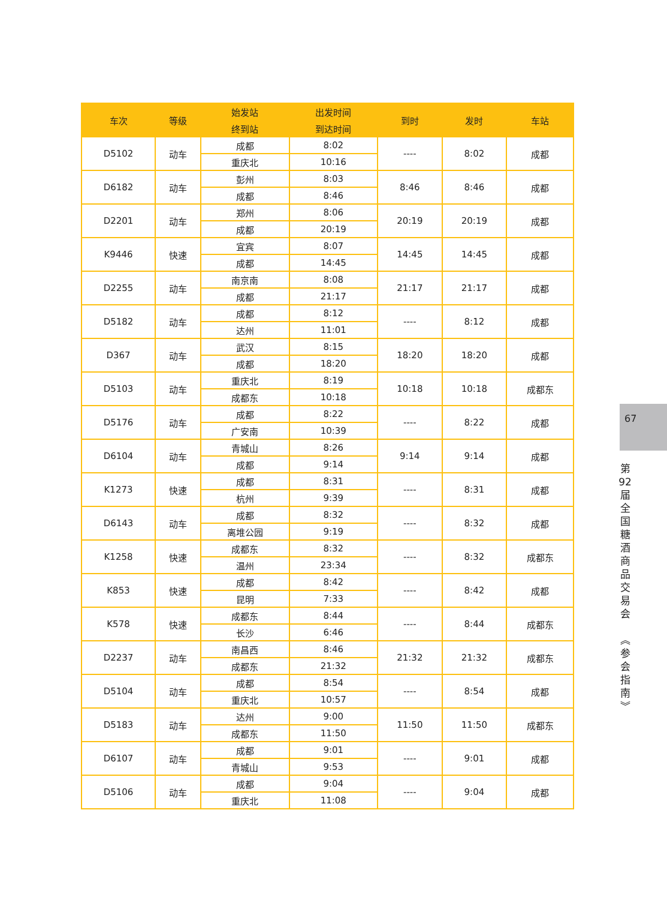| 车次 | 等级 | 始发站 | 出发时间 | 到时 | 发时 | 车站 |
| --- | --- | --- | --- | --- | --- | --- |
| | | 终到站 | 到达时间 | | | |
| D5102 | 动车 | 成都 | 8:02 | ---- | 8:02 | 成都 |
| | | 重庆北 | 10:16 | | | |
| D6182 | 动车 | 彭州 | 8:03 | 8:46 | 8:46 | 成都 |
| | | 成都 | 8:46 | | | |
| D2201 | 动车 | 郑州 | 8:06 | 20:19 | 20:19 | 成都 |
| | | 成都 | 20:19 | | | |
| K9446 | 快速 | 宜宾 | 8:07 | 14:45 | 14:45 | 成都 |
| | | 成都 | 14:45 | | | |
| D2255 | 动车 | 南京南 | 8:08 | 21:17 | 21:17 | 成都 |
| | | 成都 | 21:17 | | | |
| D5182 | 动车 | 成都 | 8:12 | ---- | 8:12 | 成都 |
| | | 达州 | 11:01 | | | |
| D367 | 动车 | 武汉 | 8:15 | 18:20 | 18:20 | 成都 |
| | | 成都 | 18:20 | | | |
| D5103 | 动车 | 重庆北 | 8:19 | 10:18 | 10:18 | 成都东 |
| | | 成都东 | 10:18 | | | |
| D5176 | 动车 | 成都 | 8:22 | ---- | 8:22 | 成都 |
| | | 广安南 | 10:39 | | | |
| D6104 | 动车 | 青城山 | 8:26 | 9:14 | 9:14 | 成都 |
| | | 成都 | 9:14 | | | |
| K1273 | 快速 | 成都 | 8:31 | ---- | 8:31 | 成都 |
| | | 杭州 | 9:39 | | | |
| D6143 | 动车 | 成都 | 8:32 | ---- | 8:32 | 成都 |
| | | 离堆公园 | 9:19 | | | |
| K1258 | 快速 | 成都东 | 8:32 | ---- | 8:32 | 成都东 |
| | | 温州 | 23:34 | | | |
| K853 | 快速 | 成都 | 8:42 | ---- | 8:42 | 成都 |
| | | 昆明 | 7:33 | | | |
| K578 | 快速 | 成都东 | 8:44 | ---- | 8:44 | 成都东 |
| | | 长沙 | 6:46 | | | |
| D2237 | 动车 | 南昌西 | 8:46 | 21:32 | 21:32 | 成都东 |
| | | 成都东 | 21:32 | | | |
| D5104 | 动车 | 成都 | 8:54 | ---- | 8:54 | 成都 |
| | | 重庆北 | 10:57 | | | |
| D5183 | 动车 | 达州 | 9:00 | 11:50 | 11:50 | 成都东 |
| | | 成都东 | 11:50 | | | |
| D6107 | 动车 | 成都 | 9:01 | ---- | 9:01 | 成都 |
| | | 青城山 | 9:53 | | | |
| D5106 | 动车 | 成都 | 9:04 | ---- | 9:04 | 成都 |
| | | 重庆北 | 11:08 | | | |
67
第
92
届
全
国
糖
酒
商
品
交
易
会
︽
参
会
指
南
︾